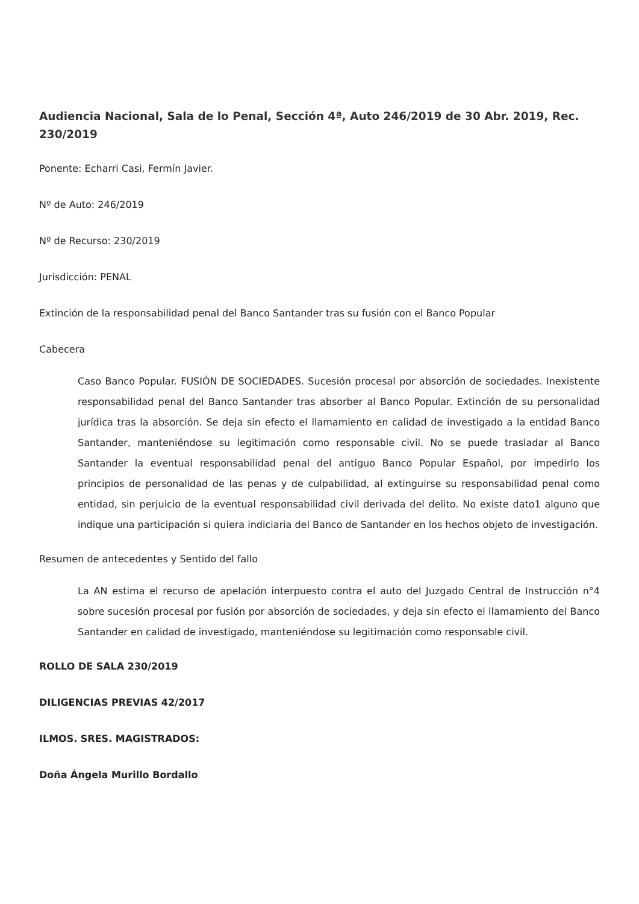Audiencia Nacional, Sala de lo Penal, Sección 4ª, Auto 246/2019 de 30 Abr. 2019, Rec. 230/2019
Ponente: Echarri Casi, Fermín Javier.
Nº de Auto: 246/2019
Nº de Recurso: 230/2019
Jurisdicción: PENAL
Extinción de la responsabilidad penal del Banco Santander tras su fusión con el Banco Popular
Cabecera
Caso Banco Popular. FUSIÓN DE SOCIEDADES. Sucesión procesal por absorción de sociedades. Inexistente responsabilidad penal del Banco Santander tras absorber al Banco Popular. Extinción de su personalidad jurídica tras la absorción. Se deja sin efecto el llamamiento en calidad de investigado a la entidad Banco Santander, manteniéndose su legitimación como responsable civil. No se puede trasladar al Banco Santander la eventual responsabilidad penal del antiguo Banco Popular Español, por impedirlo los principios de personalidad de las penas y de culpabilidad, al extinguirse su responsabilidad penal como entidad, sin perjuicio de la eventual responsabilidad civil derivada del delito. No existe dato1 alguno que indique una participación si quiera indiciaria del Banco de Santander en los hechos objeto de investigación.
Resumen de antecedentes y Sentido del fallo
La AN estima el recurso de apelación interpuesto contra el auto del Juzgado Central de Instrucción n°4 sobre sucesión procesal por fusión por absorción de sociedades, y deja sin efecto el llamamiento del Banco Santander en calidad de investigado, manteniéndose su legitimación como responsable civil.
ROLLO DE SALA 230/2019
DILIGENCIAS PREVIAS 42/2017
ILMOS. SRES. MAGISTRADOS:
Doña Ángela Murillo Bordallo